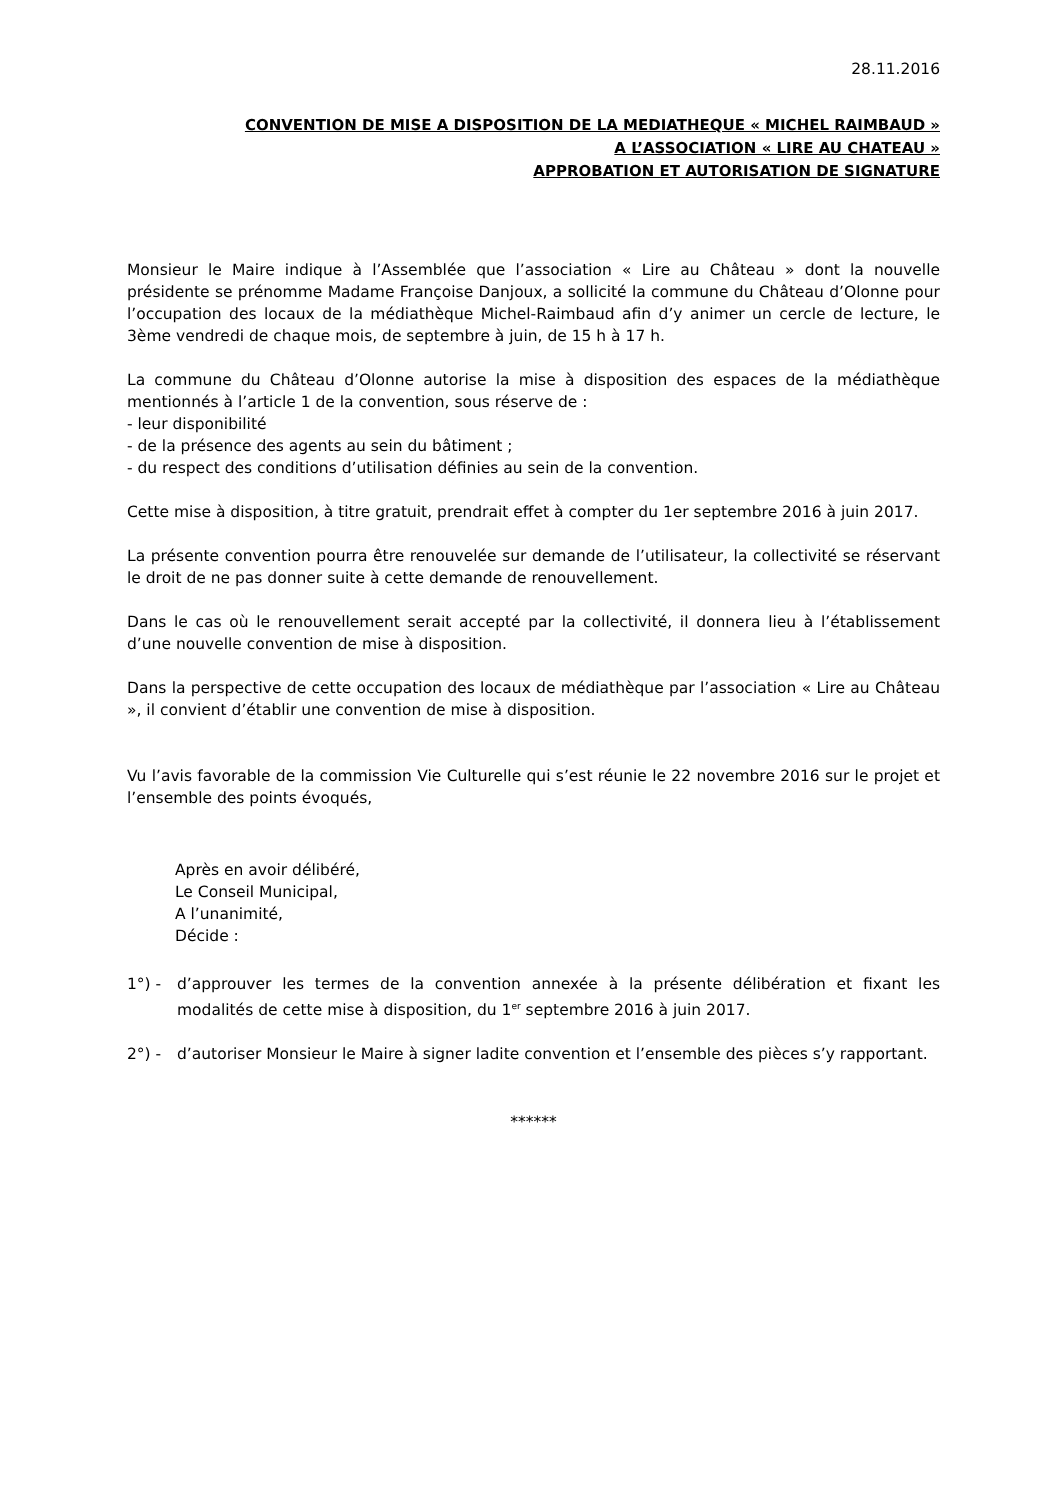28.11.2016
CONVENTION DE MISE A DISPOSITION DE LA MEDIATHEQUE « MICHEL RAIMBAUD »
A L’ASSOCIATION « LIRE AU CHATEAU »
APPROBATION ET AUTORISATION DE SIGNATURE
Monsieur le Maire indique à l’Assemblée que l’association « Lire au Château » dont la nouvelle présidente se prénomme Madame Françoise Danjoux, a sollicité la commune du Château d’Olonne pour l’occupation des locaux de la médiathèque Michel-Raimbaud afin d’y animer un cercle de lecture, le 3ème vendredi de chaque mois, de septembre à juin, de 15 h à 17 h.
La commune du Château d’Olonne autorise la mise à disposition des espaces de la médiathèque mentionnés à l’article 1 de la convention, sous réserve de :
- leur disponibilité
- de la présence des agents au sein du bâtiment ;
- du respect des conditions d’utilisation définies au sein de la convention.
Cette mise à disposition, à titre gratuit, prendrait effet à compter du 1er septembre 2016 à juin 2017.
La présente convention pourra être renouvelée sur demande de l’utilisateur, la collectivité se réservant le droit de ne pas donner suite à cette demande de renouvellement.
Dans le cas où le renouvellement serait accepté par la collectivité, il donnera lieu à l’établissement d’une nouvelle convention de mise à disposition.
Dans la perspective de cette occupation des locaux de médiathèque par l’association « Lire au Château », il convient d’établir une convention de mise à disposition.
Vu l’avis favorable de la commission Vie Culturelle qui s’est réunie le 22 novembre 2016 sur le projet et l’ensemble des points évoqués,
Après en avoir délibéré,
Le Conseil Municipal,
A l’unanimité,
Décide :
1°) - d’approuver les termes de la convention annexée à la présente délibération et fixant les modalités de cette mise à disposition, du 1<sup>er</sup> septembre 2016 à juin 2017.
2°) - d’autoriser Monsieur le Maire à signer ladite convention et l’ensemble des pièces s’y rapportant.
******